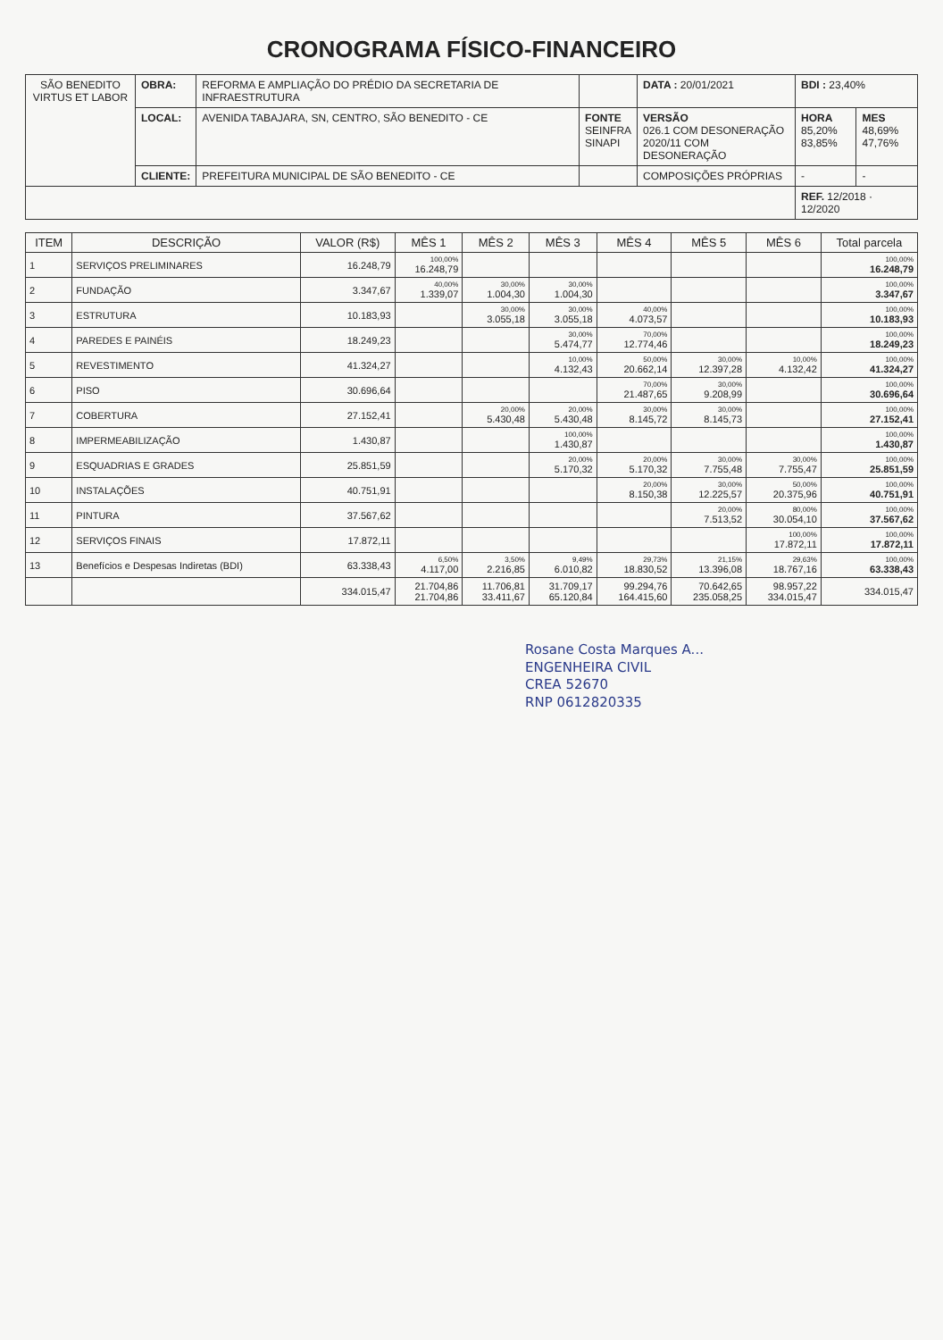CRONOGRAMA FÍSICO-FINANCEIRO
| SÃO BENEDITO VIRTUS ET LABOR | OBRA: | REFORMA E AMPLIAÇÃO DO PRÉDIO DA SECRETARIA DE INFRAESTRUTURA | | | DATA : 20/01/2021 | BDI : 23,40% | |
| | LOCAL: | AVENIDA TABAJARA, SN, CENTRO, SÃO BENEDITO - CE | FONTE SEINFRA SINAPI | VERSÃO 026.1 COM DESONERAÇÃO 2020/11 COM DESONERAÇÃO | | HORA 85,20% 83,85% | MES 48,69% 47,76% |
| | CLIENTE: | PREFEITURA MUNICIPAL DE SÃO BENEDITO - CE | | COMPOSIÇÕES PRÓPRIAS | | - | - |
| | | | | | | REF. 12/2018 · 12/2020 | |
| ITEM | DESCRIÇÃO | VALOR (R$) | MÊS 1 | MÊS 2 | MÊS 3 | MÊS 4 | MÊS 5 | MÊS 6 | Total parcela |
| --- | --- | --- | --- | --- | --- | --- | --- | --- | --- |
| 1 | SERVIÇOS PRELIMINARES | 16.248,79 | 100,00% 16.248,79 | | | | | | 100,00% 16.248,79 |
| 2 | FUNDAÇÃO | 3.347,67 | 40,00% 1.339,07 | 30,00% 1.004,30 | 30,00% 1.004,30 | | | | 100,00% 3.347,67 |
| 3 | ESTRUTURA | 10.183,93 | | 30,00% 3.055,18 | 30,00% 3.055,18 | 40,00% 4.073,57 | | | 100,00% 10.183,93 |
| 4 | PAREDES E PAINÉIS | 18.249,23 | | | 30,00% 5.474,77 | 70,00% 12.774,46 | | | 100,00% 18.249,23 |
| 5 | REVESTIMENTO | 41.324,27 | | | 10,00% 4.132,43 | 50,00% 20.662,14 | 30,00% 12.397,28 | 10,00% 4.132,42 | 100,00% 41.324,27 |
| 6 | PISO | 30.696,64 | | | | 70,00% 21.487,65 | 30,00% 9.208,99 | | 100,00% 30.696,64 |
| 7 | COBERTURA | 27.152,41 | | 20,00% 5.430,48 | 20,00% 5.430,48 | 30,00% 8.145,72 | 30,00% 8.145,73 | | 100,00% 27.152,41 |
| 8 | IMPERMEABILIZAÇÃO | 1.430,87 | | | 100,00% 1.430,87 | | | | 100,00% 1.430,87 |
| 9 | ESQUADRIAS E GRADES | 25.851,59 | | | 20,00% 5.170,32 | 20,00% 5.170,32 | 30,00% 7.755,48 | 30,00% 7.755,47 | 100,00% 25.851,59 |
| 10 | INSTALAÇÕES | 40.751,91 | | | | 20,00% 8.150,38 | 30,00% 12.225,57 | 50,00% 20.375,96 | 100,00% 40.751,91 |
| 11 | PINTURA | 37.567,62 | | | | | 20,00% 7.513,52 | 80,00% 30.054,10 | 100,00% 37.567,62 |
| 12 | SERVIÇOS FINAIS | 17.872,11 | | | | | | 100,00% 17.872,11 | 100,00% 17.872,11 |
| 13 | Benefícios e Despesas Indiretas (BDI) | 63.338,43 | 6,50% 4.117,00 | 3,50% 2.216,85 | 9,49% 6.010,82 | 29,73% 18.830,52 | 21,15% 13.396,08 | 29,63% 18.767,16 | 100,00% 63.338,43 |
| | | 334.015,47 | 21.704,86 21.704,86 | 11.706,81 33.411,67 | 31.709,17 65.120,84 | 99.294,76 164.415,60 | 70.642,65 235.058,25 | 98.957,22 334.015,47 | 334.015,47 |
Rosane Costa Marques A...
ENGENHEIRA CIVIL
CREA 52670
RNP 0612820335